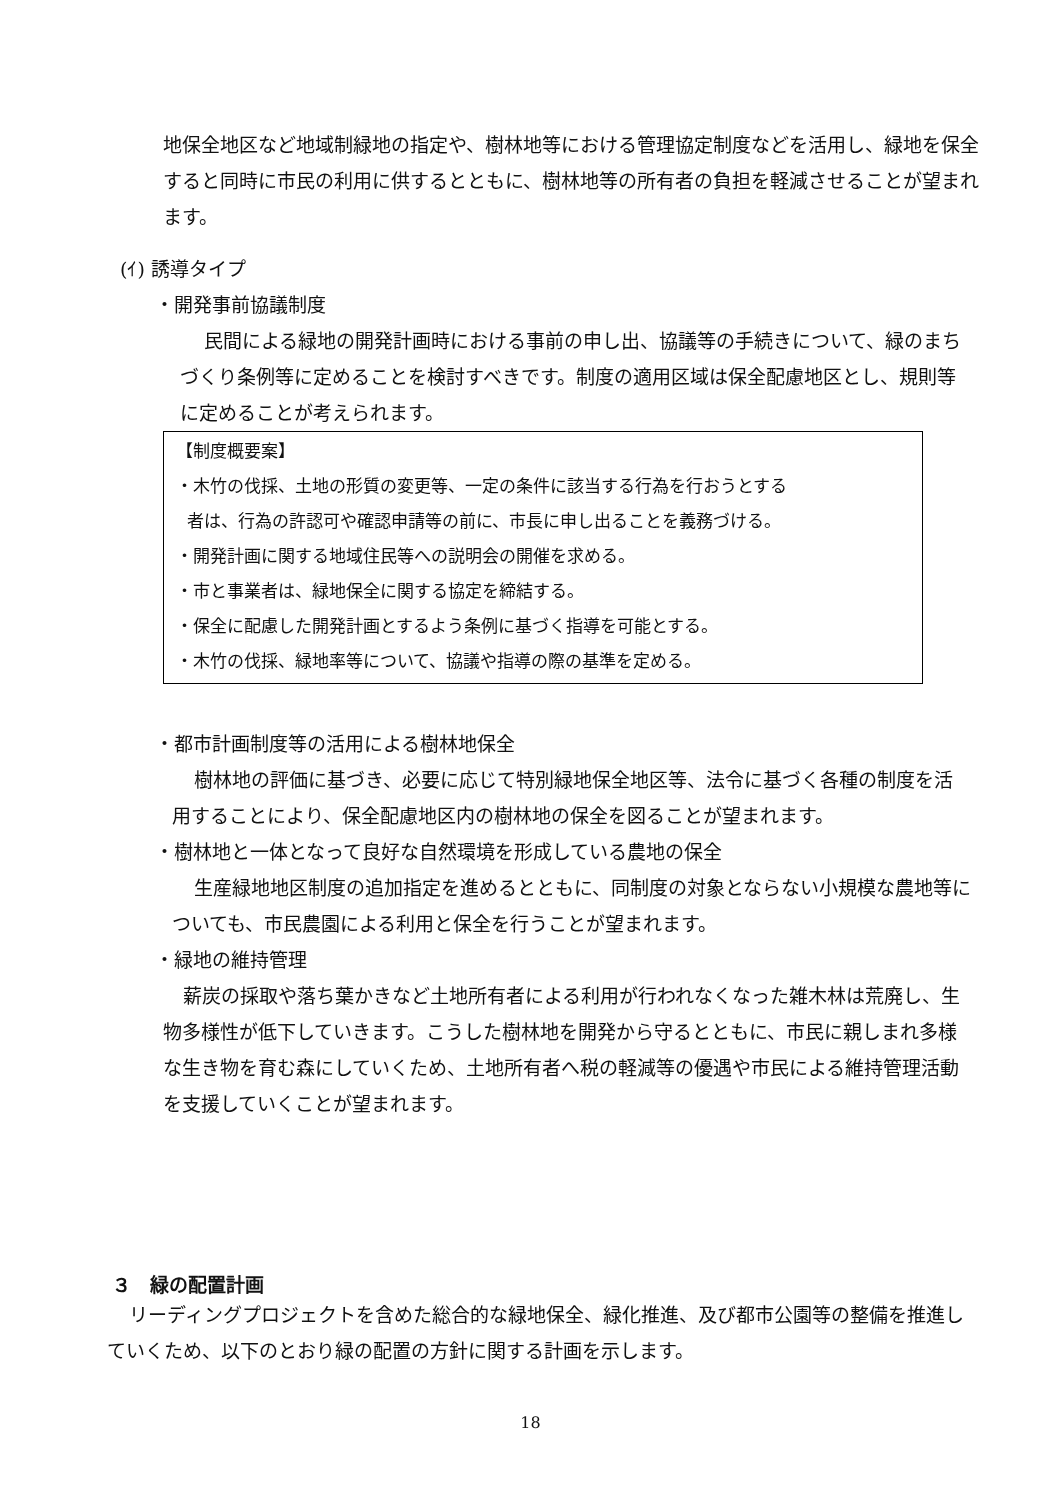地保全地区など地域制緑地の指定や、樹林地等における管理協定制度などを活用し、緑地を保全すると同時に市民の利用に供するとともに、樹林地等の所有者の負担を軽減させることが望まれます。
(ｲ) 誘導タイプ
・開発事前協議制度
民間による緑地の開発計画時における事前の申し出、協議等の手続きについて、緑のまちづくり条例等に定めることを検討すべきです。制度の適用区域は保全配慮地区とし、規則等に定めることが考えられます。
【制度概要案】
・木竹の伐採、土地の形質の変更等、一定の条件に該当する行為を行おうとする
者は、行為の許認可や確認申請等の前に、市長に申し出ることを義務づける。
・開発計画に関する地域住民等への説明会の開催を求める。
・市と事業者は、緑地保全に関する協定を締結する。
・保全に配慮した開発計画とするよう条例に基づく指導を可能とする。
・木竹の伐採、緑地率等について、協議や指導の際の基準を定める。
・都市計画制度等の活用による樹林地保全
樹林地の評価に基づき、必要に応じて特別緑地保全地区等、法令に基づく各種の制度を活用することにより、保全配慮地区内の樹林地の保全を図ることが望まれます。
・樹林地と一体となって良好な自然環境を形成している農地の保全
生産緑地地区制度の追加指定を進めるとともに、同制度の対象とならない小規模な農地等についても、市民農園による利用と保全を行うことが望まれます。
・緑地の維持管理
薪炭の採取や落ち葉かきなど土地所有者による利用が行われなくなった雑木林は荒廃し、生物多様性が低下していきます。こうした樹林地を開発から守るとともに、市民に親しまれ多様な生き物を育む森にしていくため、土地所有者へ税の軽減等の優遇や市民による維持管理活動を支援していくことが望まれます。
３　緑の配置計画
リーディングプロジェクトを含めた総合的な緑地保全、緑化推進、及び都市公園等の整備を推進していくため、以下のとおり緑の配置の方針に関する計画を示します。
18